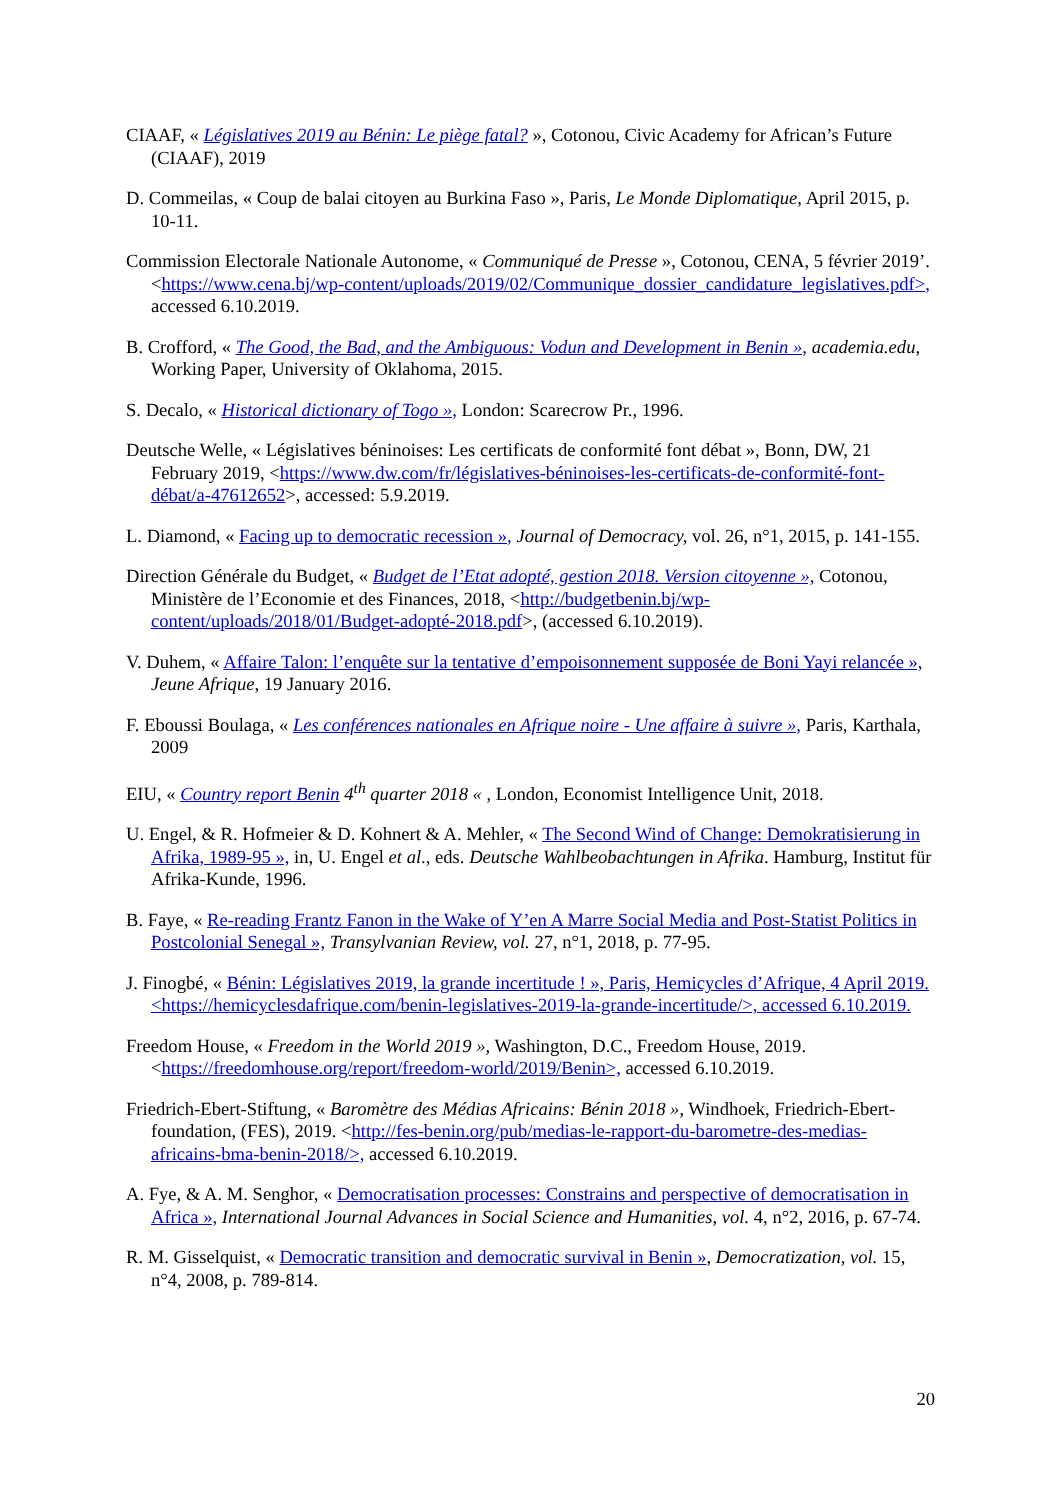CIAAF, « Législatives 2019 au Bénin: Le piège fatal? », Cotonou, Civic Academy for African’s Future (CIAAF), 2019
D. Commeilas, « Coup de balai citoyen au Burkina Faso », Paris, Le Monde Diplomatique, April 2015, p. 10-11.
Commission Electorale Nationale Autonome, « Communiqué de Presse », Cotonou, CENA, 5 février 2019’. <https://www.cena.bj/wp-content/uploads/2019/02/Communique_dossier_candidature_legislatives.pdf>, accessed 6.10.2019.
B. Crofford, « The Good, the Bad, and the Ambiguous: Vodun and Development in Benin », academia.edu, Working Paper, University of Oklahoma, 2015.
S. Decalo, « Historical dictionary of Togo », London: Scarecrow Pr., 1996.
Deutsche Welle, « Législatives béninoises: Les certificats de conformité font débat », Bonn, DW, 21 February 2019, <https://www.dw.com/fr/législatives-béninoises-les-certificats-de-conformité-font-débat/a-47612652>, accessed: 5.9.2019.
L. Diamond, « Facing up to democratic recession », Journal of Democracy, vol. 26, n°1, 2015, p. 141-155.
Direction Générale du Budget, « Budget de l’Etat adopté, gestion 2018. Version citoyenne », Cotonou, Ministère de l’Economie et des Finances, 2018, <http://budgetbenin.bj/wp-content/uploads/2018/01/Budget-adopté-2018.pdf>, (accessed 6.10.2019).
V. Duhem, « Affaire Talon: l’enquête sur la tentative d’empoisonnement supposée de Boni Yayi relancée », Jeune Afrique, 19 January 2016.
F. Eboussi Boulaga, « Les conférences nationales en Afrique noire - Une affaire à suivre », Paris, Karthala, 2009
EIU, « Country report Benin 4<sup>th</sup> quarter 2018 « , London, Economist Intelligence Unit, 2018.
U. Engel, & R. Hofmeier & D. Kohnert & A. Mehler, « The Second Wind of Change: Demokratisierung in Afrika, 1989-95 », in, U. Engel et al., eds. Deutsche Wahlbeobachtungen in Afrika. Hamburg, Institut für Afrika-Kunde, 1996.
B. Faye, « Re-reading Frantz Fanon in the Wake of Y’en A Marre Social Media and Post-Statist Politics in Postcolonial Senegal », Transylvanian Review, vol. 27, n°1, 2018, p. 77-95.
J. Finogbé, « Bénin: Législatives 2019, la grande incertitude ! », Paris, Hemicycles d’Afrique, 4 April 2019. <https://hemicyclesdafrique.com/benin-legislatives-2019-la-grande-incertitude/>, accessed 6.10.2019.
Freedom House, « Freedom in the World 2019 », Washington, D.C., Freedom House, 2019. <https://freedomhouse.org/report/freedom-world/2019/Benin>, accessed 6.10.2019.
Friedrich-Ebert-Stiftung, « Baromètre des Médias Africains: Bénin 2018 », Windhoek, Friedrich-Ebert-foundation, (FES), 2019. <http://fes-benin.org/pub/medias-le-rapport-du-barometre-des-medias-africains-bma-benin-2018/>, accessed 6.10.2019.
A. Fye, & A. M. Senghor, « Democratisation processes: Constrains and perspective of democratisation in Africa », International Journal Advances in Social Science and Humanities, vol. 4, n°2, 2016, p. 67-74.
R. M. Gisselquist, « Democratic transition and democratic survival in Benin », Democratization, vol. 15, n°4, 2008, p. 789-814.
20